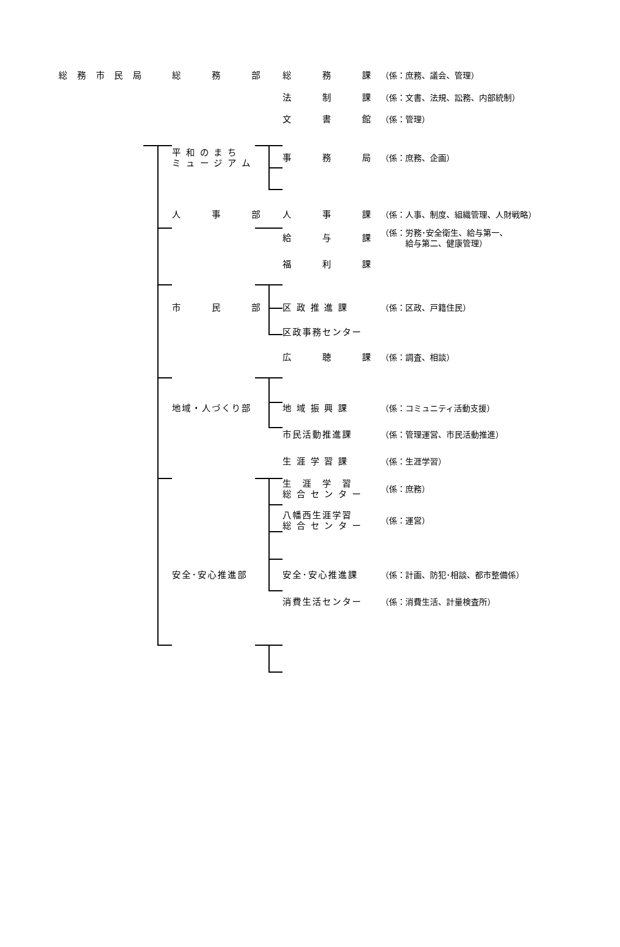総 務 市 民 局
総　　　務　　　部
総　　　務　　　課
（係：庶務、議会、管理）
法　　　制　　　課
（係：文書、法規、訟務、内部統制）
文　　　書　　　館
（係：管理）
平 和 の ま ち
ミ ュ ー ジ ア ム
事　　　務　　　局
（係：庶務、企画）
人　　　事　　　部
人　　　事　　　課
（係：人事、制度、組織管理、人財戦略）
給　　　与　　　課
（係：労務･安全衛生、給与第一、
　　　給与第二、健康管理）
福　　　利　　　課
市　　　民　　　部
区 政 推 進 課 （係：区政、戸籍住民）
区政事務センター
広　　　聴　　　課
（係：調査、相談）
地域・人づくり部 地 域 振 興 課 （係：コミュニティ活動支援）
市民活動推進課 （係：管理運営、市民活動推進）
生 涯 学 習 課 （係：生涯学習）
生　涯　学　習
総 合 セ ン タ ー
（係：庶務）
八幡西生涯学習
総 合 セ ン タ ー
（係：運営）
安全･安心推進部 安全･安心推進課 （係：計画、防犯･相談、都市整備係）
消費生活センター （係：消費生活、計量検査所）